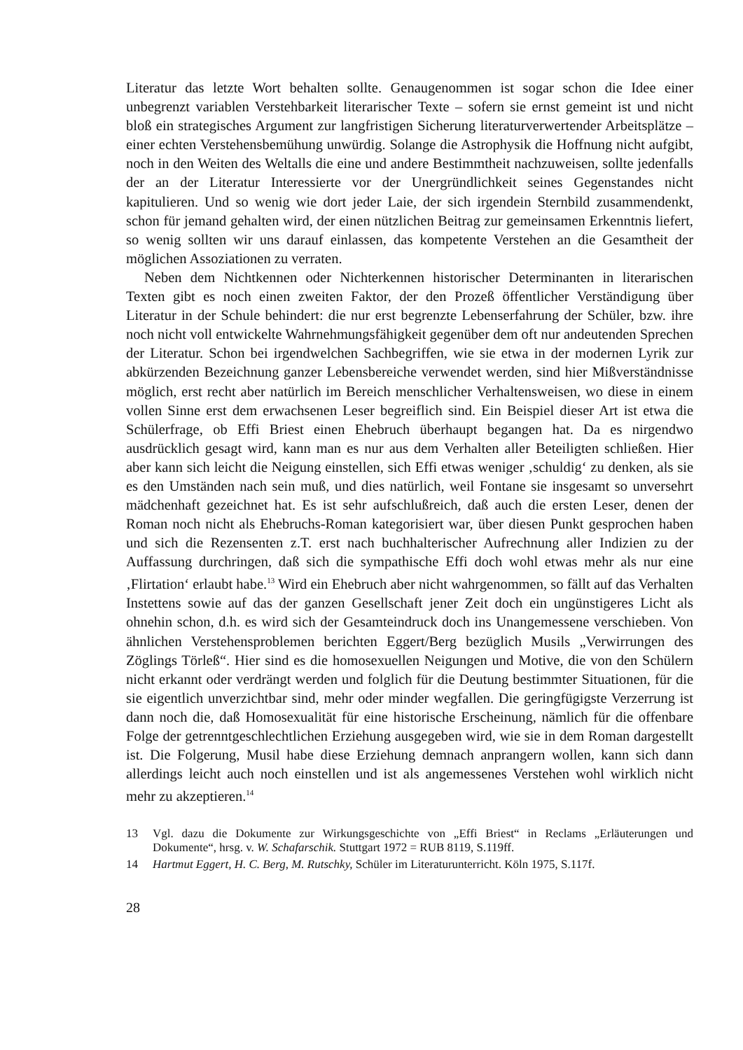Literatur das letzte Wort behalten sollte. Genaugenommen ist sogar schon die Idee einer unbegrenzt variablen Verstehbarkeit literarischer Texte – sofern sie ernst gemeint ist und nicht bloß ein strategisches Argument zur langfristigen Sicherung literaturverwertender Arbeitsplätze – einer echten Verstehensbemühung unwürdig. Solange die Astrophysik die Hoffnung nicht aufgibt, noch in den Weiten des Weltalls die eine und andere Bestimmtheit nachzuweisen, sollte jedenfalls der an der Literatur Interessierte vor der Unergründlichkeit seines Gegenstandes nicht kapitulieren. Und so wenig wie dort jeder Laie, der sich irgendein Sternbild zusammendenkt, schon für jemand gehalten wird, der einen nützlichen Beitrag zur gemeinsamen Erkenntnis liefert, so wenig sollten wir uns darauf einlassen, das kompetente Verstehen an die Gesamtheit der möglichen Assoziationen zu verraten.
Neben dem Nichtkennen oder Nichterkennen historischer Determinanten in literarischen Texten gibt es noch einen zweiten Faktor, der den Prozeß öffentlicher Verständigung über Literatur in der Schule behindert: die nur erst begrenzte Lebenserfahrung der Schüler, bzw. ihre noch nicht voll entwickelte Wahrnehmungsfähigkeit gegenüber dem oft nur andeutenden Sprechen der Literatur. Schon bei irgendwelchen Sachbegriffen, wie sie etwa in der modernen Lyrik zur abkürzenden Bezeichnung ganzer Lebensbereiche verwendet werden, sind hier Mißverständnisse möglich, erst recht aber natürlich im Bereich menschlicher Verhaltensweisen, wo diese in einem vollen Sinne erst dem erwachsenen Leser begreiflich sind. Ein Beispiel dieser Art ist etwa die Schülerfrage, ob Effi Briest einen Ehebruch überhaupt begangen hat. Da es nirgendwo ausdrücklich gesagt wird, kann man es nur aus dem Verhalten aller Beteiligten schließen. Hier aber kann sich leicht die Neigung einstellen, sich Effi etwas weniger ‚schuldig‘ zu denken, als sie es den Umständen nach sein muß, und dies natürlich, weil Fontane sie insgesamt so unversehrt mädchenhaft gezeichnet hat. Es ist sehr aufschlußreich, daß auch die ersten Leser, denen der Roman noch nicht als Ehebruchs-Roman kategorisiert war, über diesen Punkt gesprochen haben und sich die Rezensenten z.T. erst nach buchhalterischer Aufrechnung aller Indizien zu der Auffassung durchringen, daß sich die sympathische Effi doch wohl etwas mehr als nur eine ‚Flirtation‘ erlaubt habe.<sup>13</sup> Wird ein Ehebruch aber nicht wahrgenommen, so fällt auf das Verhalten Instettens sowie auf das der ganzen Gesellschaft jener Zeit doch ein ungünstigeres Licht als ohnehin schon, d.h. es wird sich der Gesamteindruck doch ins Unangemessene verschieben. Von ähnlichen Verstehensproblemen berichten Eggert/Berg bezüglich Musils „Verwirrungen des Zöglings Törleß“. Hier sind es die homosexuellen Neigungen und Motive, die von den Schülern nicht erkannt oder verdrängt werden und folglich für die Deutung bestimmter Situationen, für die sie eigentlich unverzichtbar sind, mehr oder minder wegfallen. Die geringfügigste Verzerrung ist dann noch die, daß Homosexualität für eine historische Erscheinung, nämlich für die offenbare Folge der getrenntgeschlechtlichen Erziehung ausgegeben wird, wie sie in dem Roman dargestellt ist. Die Folgerung, Musil habe diese Erziehung demnach anprangern wollen, kann sich dann allerdings leicht auch noch einstellen und ist als angemessenes Verstehen wohl wirklich nicht mehr zu akzeptieren.<sup>14</sup>
13 Vgl. dazu die Dokumente zur Wirkungsgeschichte von „Effi Briest“ in Reclams „Erläuterungen und Dokumente“, hrsg. v. W. Schafarschik. Stuttgart 1972 = RUB 8119, S.119ff.
14 Hartmut Eggert, H. C. Berg, M. Rutschky, Schüler im Literaturunterricht. Köln 1975, S.117f.
28